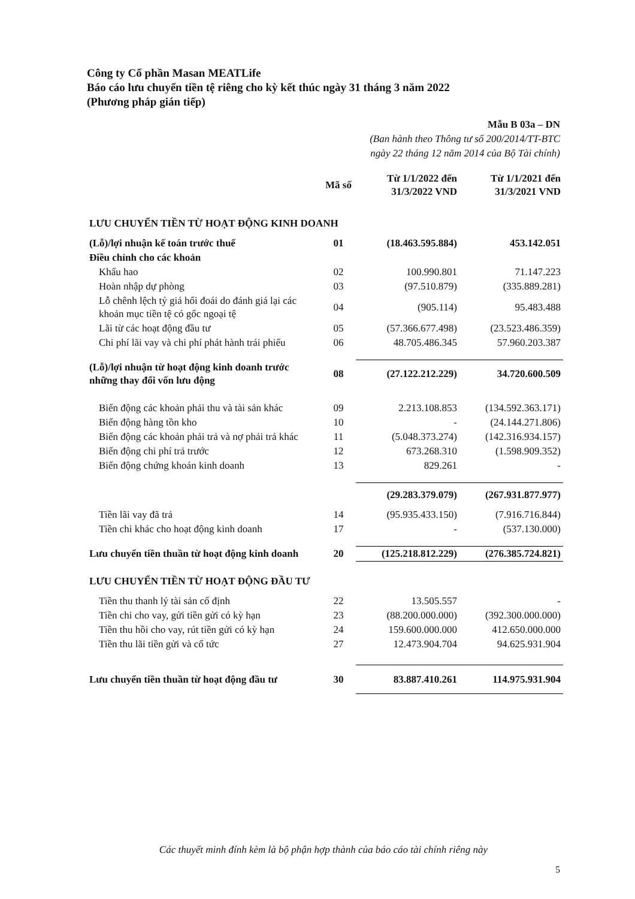Công ty Cổ phần Masan MEATLife
Báo cáo lưu chuyển tiền tệ riêng cho kỳ kết thúc ngày 31 tháng 3 năm 2022
(Phương pháp gián tiếp)
Mẫu B 03a – DN
(Ban hành theo Thông tư số 200/2014/TT-BTC
ngày 22 tháng 12 năm 2014 của Bộ Tài chính)
| | Mã số | Từ 1/1/2022 đến 31/3/2022 VND | Từ 1/1/2021 đến 31/3/2021 VND |
| --- | --- | --- | --- |
| LƯU CHUYỂN TIỀN TỪ HOẠT ĐỘNG KINH DOANH | | | |
| (Lỗ)/lợi nhuận kế toán trước thuế | 01 | (18.463.595.884) | 453.142.051 |
| Điều chỉnh cho các khoản | | | |
| Khấu hao | 02 | 100.990.801 | 71.147.223 |
| Hoàn nhập dự phòng | 03 | (97.510.879) | (335.889.281) |
| Lỗ chênh lệch tỷ giá hối đoái do đánh giá lại các khoản mục tiền tệ có gốc ngoại tệ | 04 | (905.114) | 95.483.488 |
| Lãi từ các hoạt động đầu tư | 05 | (57.366.677.498) | (23.523.486.359) |
| Chi phí lãi vay và chi phí phát hành trái phiếu | 06 | 48.705.486.345 | 57.960.203.387 |
| (Lỗ)/lợi nhuận từ hoạt động kinh doanh trước những thay đổi vốn lưu động | 08 | (27.122.212.229) | 34.720.600.509 |
| Biến động các khoản phải thu và tài sản khác | 09 | 2.213.108.853 | (134.592.363.171) |
| Biến động hàng tồn kho | 10 | - | (24.144.271.806) |
| Biến động các khoản phải trả và nợ phải trả khác | 11 | (5.048.373.274) | (142.316.934.157) |
| Biến động chi phí trả trước | 12 | 673.268.310 | (1.598.909.352) |
| Biến động chứng khoán kinh doanh | 13 | 829.261 | - |
| | | (29.283.379.079) | (267.931.877.977) |
| Tiền lãi vay đã trả | 14 | (95.935.433.150) | (7.916.716.844) |
| Tiền chi khác cho hoạt động kinh doanh | 17 | - | (537.130.000) |
| Lưu chuyển tiền thuần từ hoạt động kinh doanh | 20 | (125.218.812.229) | (276.385.724.821) |
| LƯU CHUYỂN TIỀN TỪ HOẠT ĐỘNG ĐẦU TƯ | | | |
| Tiền thu thanh lý tài sản cố định | 22 | 13.505.557 | - |
| Tiền chi cho vay, gửi tiền gửi có kỳ hạn | 23 | (88.200.000.000) | (392.300.000.000) |
| Tiền thu hồi cho vay, rút tiền gửi có kỳ hạn | 24 | 159.600.000.000 | 412.650.000.000 |
| Tiền thu lãi tiền gửi và cổ tức | 27 | 12.473.904.704 | 94.625.931.904 |
| Lưu chuyển tiền thuần từ hoạt động đầu tư | 30 | 83.887.410.261 | 114.975.931.904 |
Các thuyết minh đính kèm là bộ phận hợp thành của báo cáo tài chính riêng này
5